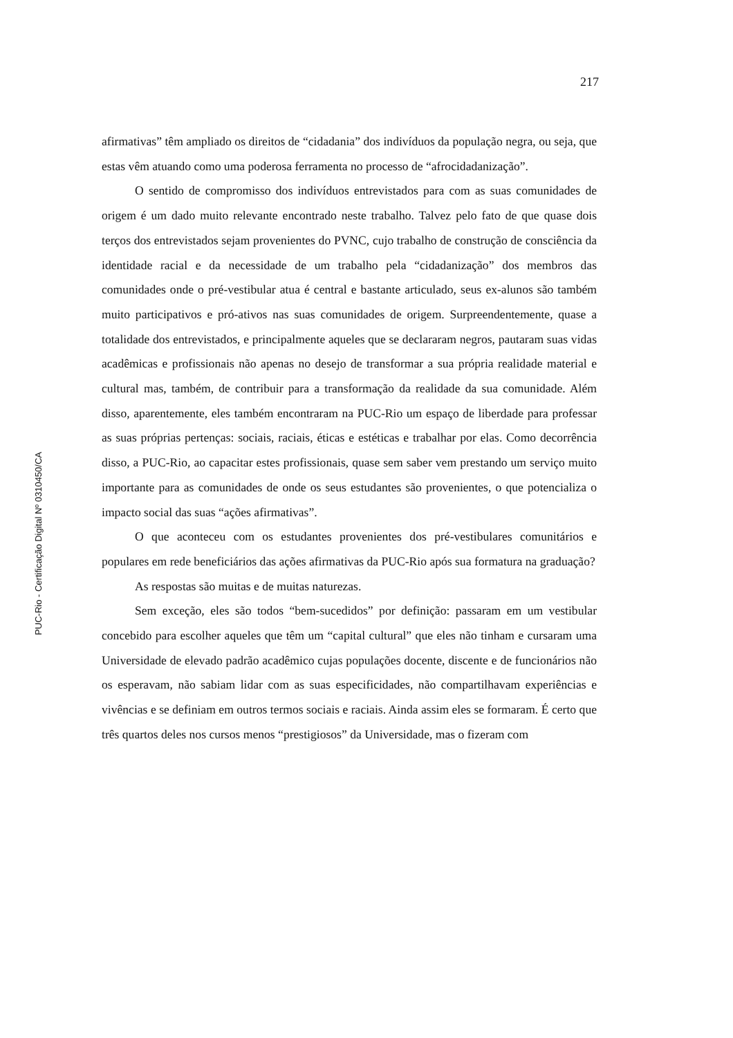217
PUC-Rio - Certificação Digital Nº 0310450/CA
afirmativas” têm ampliado os direitos de “cidadania” dos indivíduos da população negra, ou seja, que estas vêm atuando como uma poderosa ferramenta no processo de “afrocidadanização”.
O sentido de compromisso dos indivíduos entrevistados para com as suas comunidades de origem é um dado muito relevante encontrado neste trabalho. Talvez pelo fato de que quase dois terços dos entrevistados sejam provenientes do PVNC, cujo trabalho de construção de consciência da identidade racial e da necessidade de um trabalho pela “cidadanização” dos membros das comunidades onde o pré-vestibular atua é central e bastante articulado, seus ex-alunos são também muito participativos e pró-ativos nas suas comunidades de origem. Surpreendentemente, quase a totalidade dos entrevistados, e principalmente aqueles que se declararam negros, pautaram suas vidas acadêmicas e profissionais não apenas no desejo de transformar a sua própria realidade material e cultural mas, também, de contribuir para a transformação da realidade da sua comunidade. Além disso, aparentemente, eles também encontraram na PUC-Rio um espaço de liberdade para professar as suas próprias pertenças: sociais, raciais, éticas e estéticas e trabalhar por elas. Como decorrência disso, a PUC-Rio, ao capacitar estes profissionais, quase sem saber vem prestando um serviço muito importante para as comunidades de onde os seus estudantes são provenientes, o que potencializa o impacto social das suas “ações afirmativas”.
O que aconteceu com os estudantes provenientes dos pré-vestibulares comunitários e populares em rede beneficiários das ações afirmativas da PUC-Rio após sua formatura na graduação?
As respostas são muitas e de muitas naturezas.
Sem exceção, eles são todos “bem-sucedidos” por definição: passaram em um vestibular concebido para escolher aqueles que têm um “capital cultural” que eles não tinham e cursaram uma Universidade de elevado padrão acadêmico cujas populações docente, discente e de funcionários não os esperavam, não sabiam lidar com as suas especificidades, não compartilhavam experiências e vivências e se definiam em outros termos sociais e raciais. Ainda assim eles se formaram. É certo que três quartos deles nos cursos menos “prestigiosos” da Universidade, mas o fizeram com